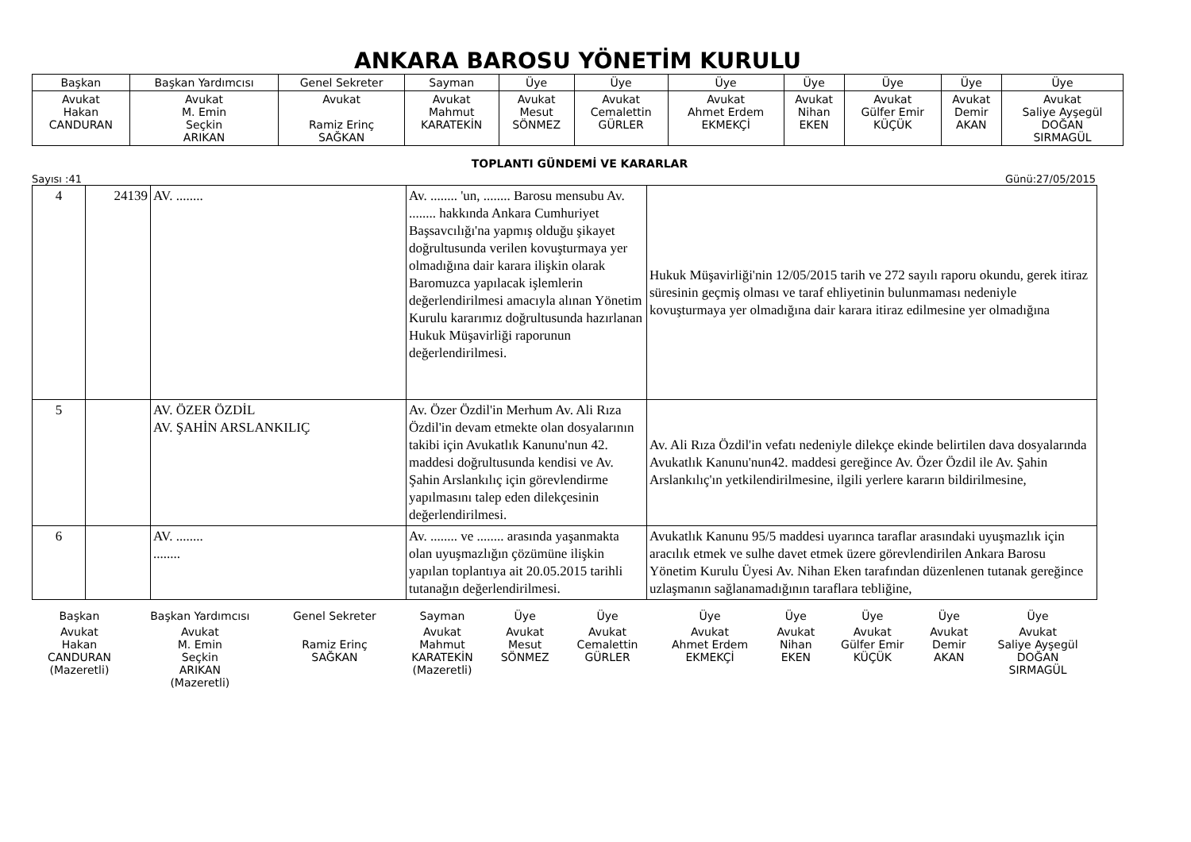ANKARA BAROSU YÖNETİM KURULU
| Başkan | Başkan Yardımcısı | Genel Sekreter | Sayman | Üye | Üye | Üye | Üye | Üye | Üye | Üye |
| Avukat Hakan CANDURAN | Avukat M. Emin Seçkin ARIKAN | Avukat Ramiz Erinç SAĞKAN | Avukat Mahmut KARATEKİN | Avukat Mesut SÖNMEZ | Avukat Cemalettin GÜRLER | Avukat Ahmet Erdem EKMEKÇİ | Avukat Nihan EKEN | Avukat Gülfer Emir KÜÇÜK | Avukat Demir AKAN | Avukat Saliye Ayşegül DOĞAN SIRMAGÜL |
TOPLANTI GÜNDEMİ VE KARARLAR
Sayısı :41 Günü:27/05/2015
| 4 | 24139 | AV. ........ | Av. ........ 'un, ........ Barosu mensubu Av. ........ hakkında Ankara Cumhuriyet Başsavcılığı'na yapmış olduğu şikayet doğrultusunda verilen kovuşturmaya yer olmadığına dair karara ilişkin olarak Baromuzca yapılacak işlemlerin değerlendirilmesi amacıyla alınan Yönetim Kurulu kararımız doğrultusunda hazırlanan Hukuk Müşavirliği raporunun değerlendirilmesi. | Hukuk Müşavirliği'nin 12/05/2015 tarih ve 272 sayılı raporu okundu, gerek itiraz süresinin geçmiş olması ve taraf ehliyetinin bulunmaması nedeniyle kovuşturmaya yer olmadığına dair karara itiraz edilmesine yer olmadığına |
| 5 | | AV. ÖZER ÖZDİL AV. ŞAHİN ARSLANKILIÇ | Av. Özer Özdil'in Merhum Av. Ali Rıza Özdil'in devam etmekte olan dosyalarının takibi için Avukatlık Kanunu'nun 42. maddesi doğrultusunda kendisi ve Av. Şahin Arslankılıç için görevlendirme yapılmasını talep eden dilekçesinin değerlendirilmesi. | Av. Ali Rıza Özdil'in vefatı nedeniyle dilekçe ekinde belirtilen dava dosyalarında Avukatlık Kanunu'nun42. maddesi gereğince Av. Özer Özdil ile Av. Şahin Arslankılıç'ın yetkilendirilmesine, ilgili yerlere kararın bildirilmesine, |
| 6 | | AV. ........ ........ | Av. ........ ve ........ arasında yaşanmakta olan uyuşmazlığın çözümüne ilişkin yapılan toplantıya ait 20.05.2015 tarihli tutanağın değerlendirilmesi. | Avukatlık Kanunu 95/5 maddesi uyarınca taraflar arasındaki uyuşmazlık için aracılık etmek ve sulhe davet etmek üzere görevlendirilen Ankara Barosu Yönetim Kurulu Üyesi Av. Nihan Eken tarafından düzenlenen tutanak gereğince uzlaşmanın sağlanamadığının taraflara tebliğine, |
| Başkan | Başkan Yardımcısı | Genel Sekreter | Sayman | Üye | Üye | Üye | Üye | Üye | Üye | Üye |
| Avukat Hakan CANDURAN (Mazeretli) | Avukat M. Emin Seçkin ARIKAN (Mazeretli) | Ramiz Erinç SAĞKAN | Avukat Mahmut KARATEKİN (Mazeretli) | Avukat Mesut SÖNMEZ | Avukat Cemalettin GÜRLER | Avukat Ahmet Erdem EKMEKÇİ | Avukat Nihan EKEN | Avukat Gülfer Emir KÜÇÜK | Avukat Demir AKAN | Avukat Saliye Ayşegül DOĞAN SIRMAGÜL |